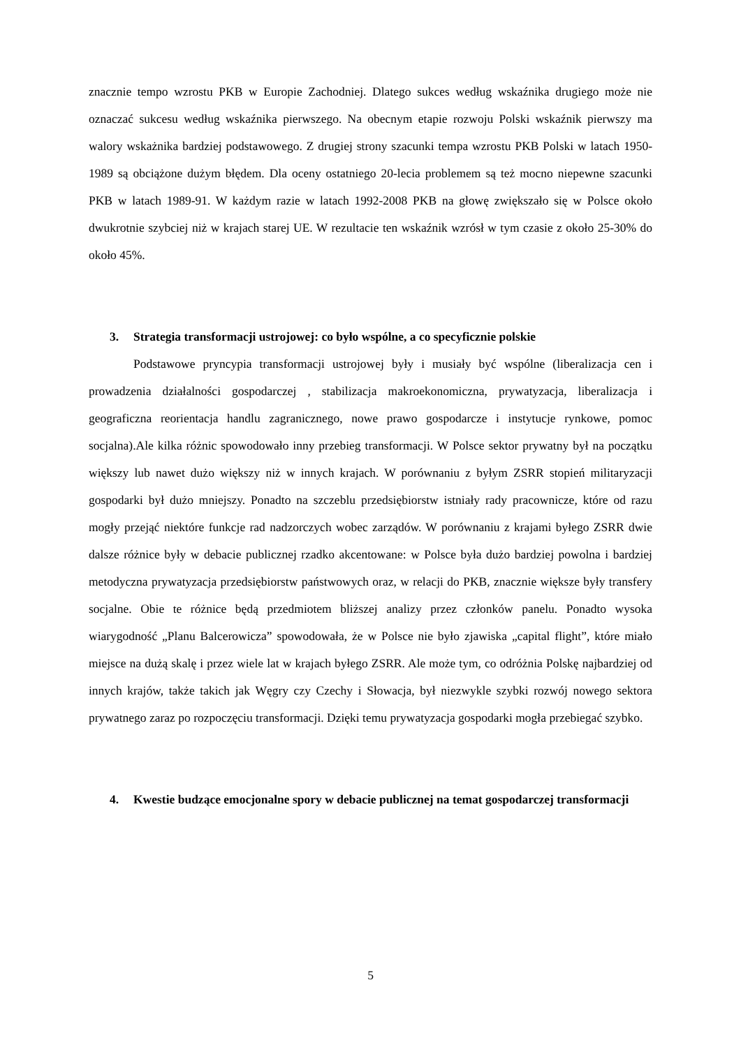znacznie tempo wzrostu PKB w Europie Zachodniej. Dlatego sukces według wskaźnika drugiego może nie oznaczać sukcesu według wskaźnika pierwszego. Na obecnym etapie rozwoju Polski wskaźnik pierwszy ma walory wskażnika bardziej podstawowego. Z drugiej strony szacunki tempa wzrostu PKB Polski w latach 1950-1989 są obciążone dużym błędem. Dla oceny ostatniego 20-lecia problemem są też mocno niepewne szacunki PKB w latach 1989-91. W każdym razie w latach 1992-2008 PKB na głowę zwiększało się w Polsce około dwukrotnie szybciej niż w krajach starej UE. W rezultacie ten wskaźnik wzrósł w tym czasie z około 25-30% do około 45%.
3. Strategia transformacji ustrojowej: co było wspólne, a co specyficznie polskie
Podstawowe pryncypia transformacji ustrojowej były i musiały być wspólne (liberalizacja cen i prowadzenia działalności gospodarczej , stabilizacja makroekonomiczna, prywatyzacja, liberalizacja i geograficzna reorientacja handlu zagranicznego, nowe prawo gospodarcze i instytucje rynkowe, pomoc socjalna).Ale kilka różnic spowodowało inny przebieg transformacji. W Polsce sektor prywatny był na początku większy lub nawet dużo większy niż w innych krajach. W porównaniu z byłym ZSRR stopień militaryzacji gospodarki był dużo mniejszy. Ponadto na szczeblu przedsiębiorstw istniały rady pracownicze, które od razu mogły przejąć niektóre funkcje rad nadzorczych wobec zarządów. W porównaniu z krajami byłego ZSRR dwie dalsze różnice były w debacie publicznej rzadko akcentowane: w Polsce była dużo bardziej powolna i bardziej metodyczna prywatyzacja przedsiębiorstw państwowych oraz, w relacji do PKB, znacznie większe były transfery socjalne. Obie te różnice będą przedmiotem bliższej analizy przez członków panelu. Ponadto wysoka wiarygodność „Planu Balcerowicza” spowodowała, że w Polsce nie było zjawiska „capital flight”, które miało miejsce na dużą skalę i przez wiele lat w krajach byłego ZSRR. Ale może tym, co odróżnia Polskę najbardziej od innych krajów, także takich jak Węgry czy Czechy i Słowacja, był niezwykle szybki rozwój nowego sektora prywatnego zaraz po rozpoczęciu transformacji. Dzięki temu prywatyzacja gospodarki mogła przebiegać szybko.
4. Kwestie budzące emocjonalne spory w debacie publicznej na temat gospodarczej transformacji
5